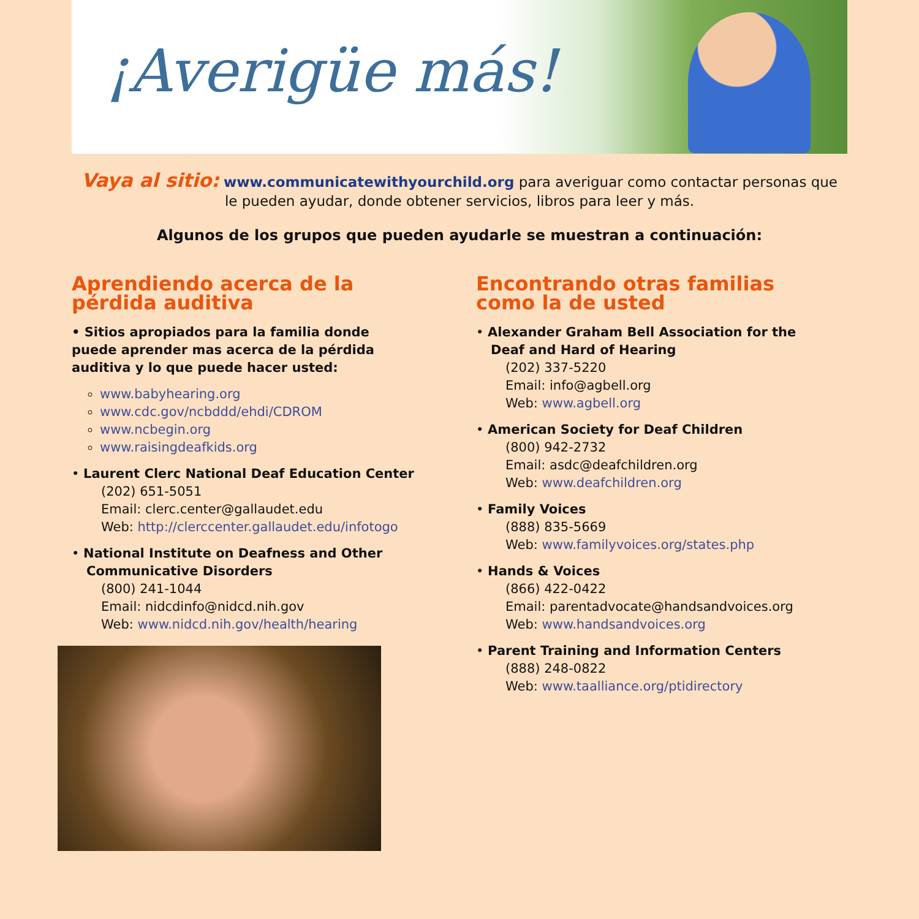¡Averigüe más!
Vaya al sitio: www.communicatewithyourchild.org para averiguar como contactar personas que le pueden ayudar, donde obtener servicios, libros para leer y más.
Algunos de los grupos que pueden ayudarle se muestran a continuación:
Aprendiendo acerca de la pérdida auditiva
• Sitios apropiados para la familia donde puede aprender mas acerca de la pérdida auditiva y lo que puede hacer usted:
www.babyhearing.org
www.cdc.gov/ncbddd/ehdi/CDROM
www.ncbegin.org
www.raisingdeafkids.org
• Laurent Clerc National Deaf Education Center
(202) 651-5051
Email: clerc.center@gallaudet.edu
Web: http://clerccenter.gallaudet.edu/infotogo
• National Institute on Deafness and Other Communicative Disorders
(800) 241-1044
Email: nidcdinfo@nidcd.nih.gov
Web: www.nidcd.nih.gov/health/hearing
Encontrando otras familias como la de usted
• Alexander Graham Bell Association for the Deaf and Hard of Hearing
(202) 337-5220
Email: info@agbell.org
Web: www.agbell.org
• American Society for Deaf Children
(800) 942-2732
Email: asdc@deafchildren.org
Web: www.deafchildren.org
• Family Voices
(888) 835-5669
Web: www.familyvoices.org/states.php
• Hands & Voices
(866) 422-0422
Email: parentadvocate@handsandvoices.org
Web: www.handsandvoices.org
• Parent Training and Information Centers
(888) 248-0822
Web: www.taalliance.org/ptidirectory